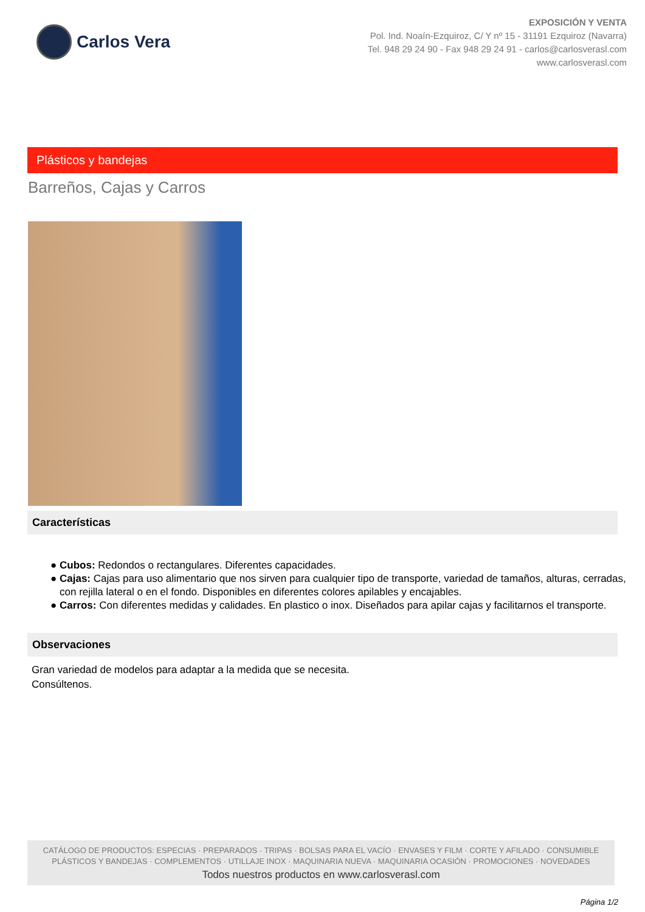Carlos Vera
EXPOSICIÓN Y VENTA
Pol. Ind. Noaín-Ezquiroz, C/ Y nº 15 - 31191 Ezquiroz (Navarra)
Tel. 948 29 24 90 - Fax 948 29 24 91 - carlos@carlosverasl.com
www.carlosverasl.com
Plásticos y bandejas
Barreños, Cajas y Carros
Características
● Cubos: Redondos o rectangulares. Diferentes capacidades.
● Cajas: Cajas para uso alimentario que nos sirven para cualquier tipo de transporte, variedad de tamaños, alturas, cerradas, con rejilla lateral o en el fondo. Disponibles en diferentes colores apilables y encajables.
● Carros: Con diferentes medidas y calidades. En plastico o inox. Diseñados para apilar cajas y facilitarnos el transporte.
Observaciones
Gran variedad de modelos para adaptar a la medida que se necesita.
Consúltenos.
CATÁLOGO DE PRODUCTOS: ESPECIAS · PREPARADOS · TRIPAS · BOLSAS PARA EL VACÍO · ENVASES Y FILM · CORTE Y AFILADO · CONSUMIBLE
PLÁSTICOS Y BANDEJAS · COMPLEMENTOS · UTILLAJE INOX · MAQUINARIA NUEVA · MAQUINARIA OCASIÓN · PROMOCIONES · NOVEDADES
Todos nuestros productos en www.carlosverasl.com
Página 1/2